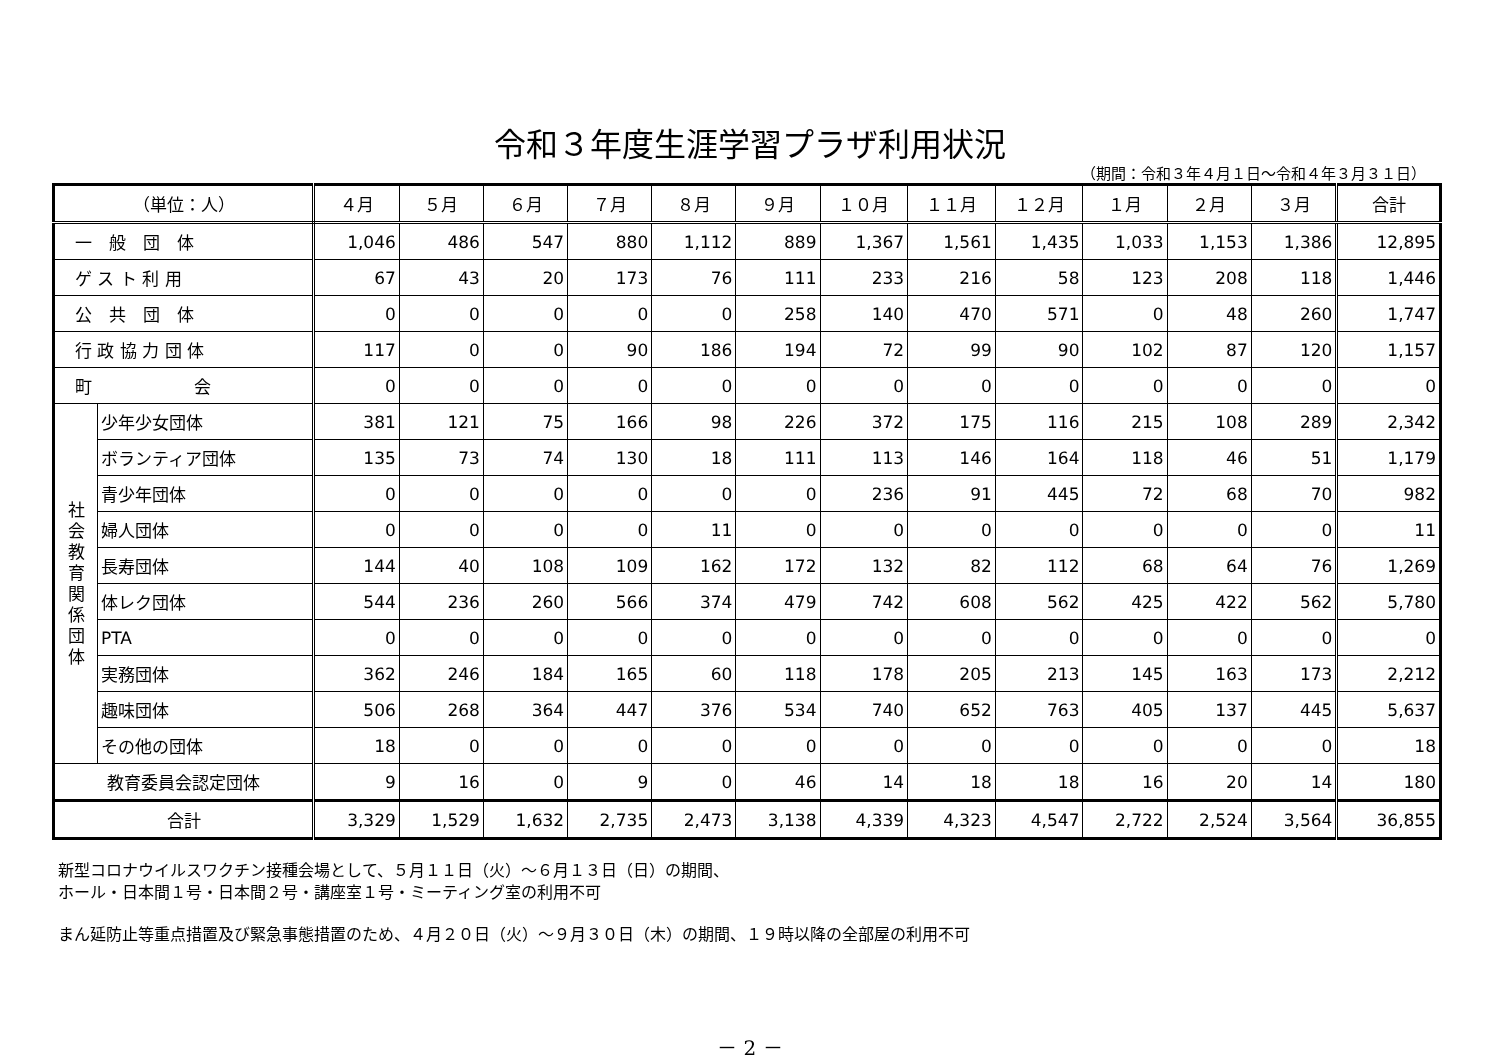令和３年度生涯学習プラザ利用状況
（期間：令和３年４月１日～令和４年３月３１日）
| （単位：人） | | ４月 | ５月 | ６月 | ７月 | ８月 | ９月 | １０月 | １１月 | １２月 | １月 | ２月 | ３月 | 合計 |
| --- | --- | --- | --- | --- | --- | --- | --- | --- | --- | --- | --- | --- | --- | --- |
| 一 般 団 体 | | 1,046 | 486 | 547 | 880 | 1,112 | 889 | 1,367 | 1,561 | 1,435 | 1,033 | 1,153 | 1,386 | 12,895 |
| ゲ ス ト 利 用 | | 67 | 43 | 20 | 173 | 76 | 111 | 233 | 216 | 58 | 123 | 208 | 118 | 1,446 |
| 公 共 団 体 | | 0 | 0 | 0 | 0 | 0 | 258 | 140 | 470 | 571 | 0 | 48 | 260 | 1,747 |
| 行 政 協 力 団 体 | | 117 | 0 | 0 | 90 | 186 | 194 | 72 | 99 | 90 | 102 | 87 | 120 | 1,157 |
| 町 会 | | 0 | 0 | 0 | 0 | 0 | 0 | 0 | 0 | 0 | 0 | 0 | 0 | 0 |
| 社 会 教 育 関 係 団 体 | 少年少女団体 | 381 | 121 | 75 | 166 | 98 | 226 | 372 | 175 | 116 | 215 | 108 | 289 | 2,342 |
| | ボランティア団体 | 135 | 73 | 74 | 130 | 18 | 111 | 113 | 146 | 164 | 118 | 46 | 51 | 1,179 |
| | 青少年団体 | 0 | 0 | 0 | 0 | 0 | 0 | 236 | 91 | 445 | 72 | 68 | 70 | 982 |
| | 婦人団体 | 0 | 0 | 0 | 0 | 11 | 0 | 0 | 0 | 0 | 0 | 0 | 0 | 11 |
| | 長寿団体 | 144 | 40 | 108 | 109 | 162 | 172 | 132 | 82 | 112 | 68 | 64 | 76 | 1,269 |
| | 体レク団体 | 544 | 236 | 260 | 566 | 374 | 479 | 742 | 608 | 562 | 425 | 422 | 562 | 5,780 |
| | PTA | 0 | 0 | 0 | 0 | 0 | 0 | 0 | 0 | 0 | 0 | 0 | 0 | 0 |
| | 実務団体 | 362 | 246 | 184 | 165 | 60 | 118 | 178 | 205 | 213 | 145 | 163 | 173 | 2,212 |
| | 趣味団体 | 506 | 268 | 364 | 447 | 376 | 534 | 740 | 652 | 763 | 405 | 137 | 445 | 5,637 |
| | その他の団体 | 18 | 0 | 0 | 0 | 0 | 0 | 0 | 0 | 0 | 0 | 0 | 0 | 18 |
| 教育委員会認定団体 | | 9 | 16 | 0 | 9 | 0 | 46 | 14 | 18 | 18 | 16 | 20 | 14 | 180 |
| 合計 | | 3,329 | 1,529 | 1,632 | 2,735 | 2,473 | 3,138 | 4,339 | 4,323 | 4,547 | 2,722 | 2,524 | 3,564 | 36,855 |
新型コロナウイルスワクチン接種会場として、５月１１日（火）～６月１３日（日）の期間、
ホール・日本間１号・日本間２号・講座室１号・ミーティング室の利用不可
まん延防止等重点措置及び緊急事態措置のため、４月２０日（火）～９月３０日（木）の期間、１９時以降の全部屋の利用不可
－ 2 －